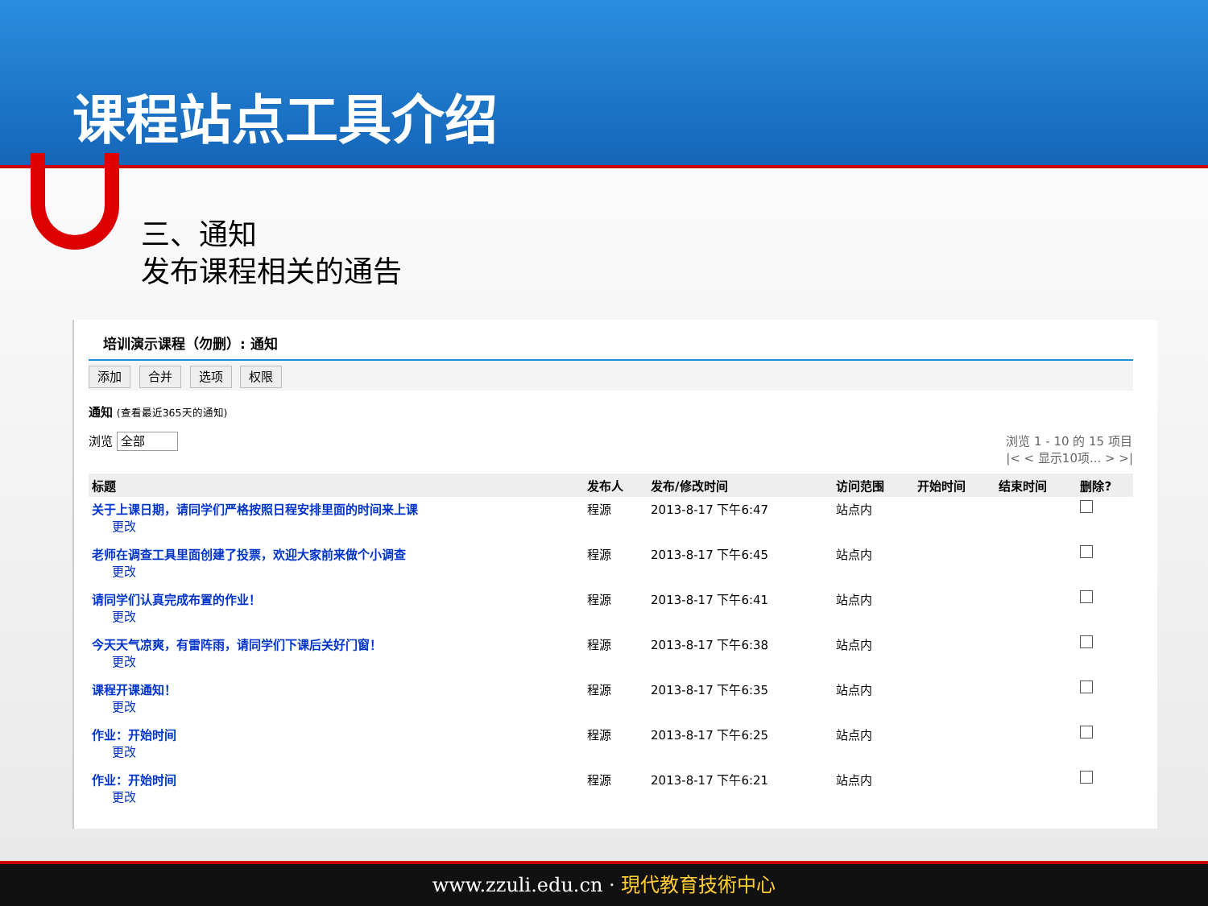课程站点工具介绍
三、通知
发布课程相关的通告
培训演示课程（勿删）: 通知
添加 合并 选项 权限
通知 (查看最近365天的通知)
浏览 全部 浏览 1 - 10 的 15 项目
|< < 显示10项... > >|
| 标题 | 发布人 | 发布/修改时间 | 访问范围 | 开始时间 | 结束时间 | 删除? |
| --- | --- | --- | --- | --- | --- | --- |
| 关于上课日期，请同学们严格按照日程安排里面的时间来上课 更改 | 程源 | 2013-8-17 下午6:47 | 站点内 | | | |
| 老师在调查工具里面创建了投票，欢迎大家前来做个小调查 更改 | 程源 | 2013-8-17 下午6:45 | 站点内 | | | |
| 请同学们认真完成布置的作业！ 更改 | 程源 | 2013-8-17 下午6:41 | 站点内 | | | |
| 今天天气凉爽，有雷阵雨，请同学们下课后关好门窗！ 更改 | 程源 | 2013-8-17 下午6:38 | 站点内 | | | |
| 课程开课通知！ 更改 | 程源 | 2013-8-17 下午6:35 | 站点内 | | | |
| 作业：开始时间 更改 | 程源 | 2013-8-17 下午6:25 | 站点内 | | | |
| 作业：开始时间 更改 | 程源 | 2013-8-17 下午6:21 | 站点内 | | | |
www.zzuli.edu.cn · 現代教育技術中心